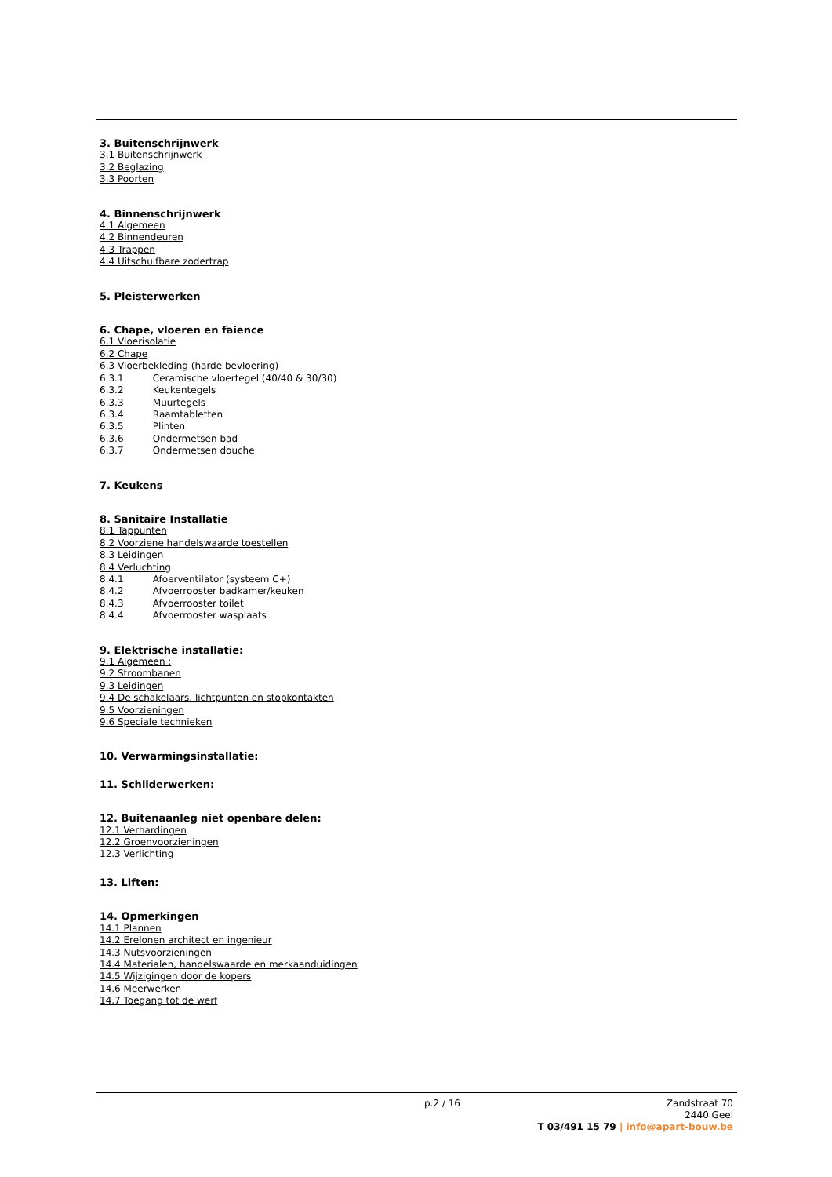3. Buitenschrijnwerk
3.1 Buitenschrijnwerk
3.2 Beglazing
3.3 Poorten
4. Binnenschrijnwerk
4.1 Algemeen
4.2 Binnendeuren
4.3 Trappen
4.4 Uitschuifbare zodertrap
5. Pleisterwerken
6. Chape, vloeren en faience
6.1 Vloerisolatie
6.2 Chape
6.3 Vloerbekleding (harde bevloering)
6.3.1 Ceramische vloertegel (40/40 & 30/30)
6.3.2 Keukentegels
6.3.3 Muurtegels
6.3.4 Raamtabletten
6.3.5 Plinten
6.3.6 Ondermetsen bad
6.3.7 Ondermetsen douche
7. Keukens
8. Sanitaire Installatie
8.1 Tappunten
8.2 Voorziene handelswaarde toestellen
8.3 Leidingen
8.4 Verluchting
8.4.1 Afoerventilator (systeem C+)
8.4.2 Afvoerrooster badkamer/keuken
8.4.3 Afvoerrooster toilet
8.4.4 Afvoerrooster wasplaats
9. Elektrische installatie:
9.1 Algemeen :
9.2 Stroombanen
9.3 Leidingen
9.4 De schakelaars, lichtpunten en stopkontakten
9.5 Voorzieningen
9.6 Speciale technieken
10. Verwarmingsinstallatie:
11. Schilderwerken:
12. Buitenaanleg niet openbare delen:
12.1 Verhardingen
12.2 Groenvoorzieningen
12.3 Verlichting
13. Liften:
14. Opmerkingen
14.1 Plannen
14.2 Erelonen architect en ingenieur
14.3 Nutsvoorzieningen
14.4 Materialen, handelswaarde en merkaanduidingen
14.5 Wijzigingen door de kopers
14.6 Meerwerken
14.7 Toegang tot de werf
p.2 / 16
Zandstraat 70
2440 Geel
T 03/491 15 79 | info@apart-bouw.be